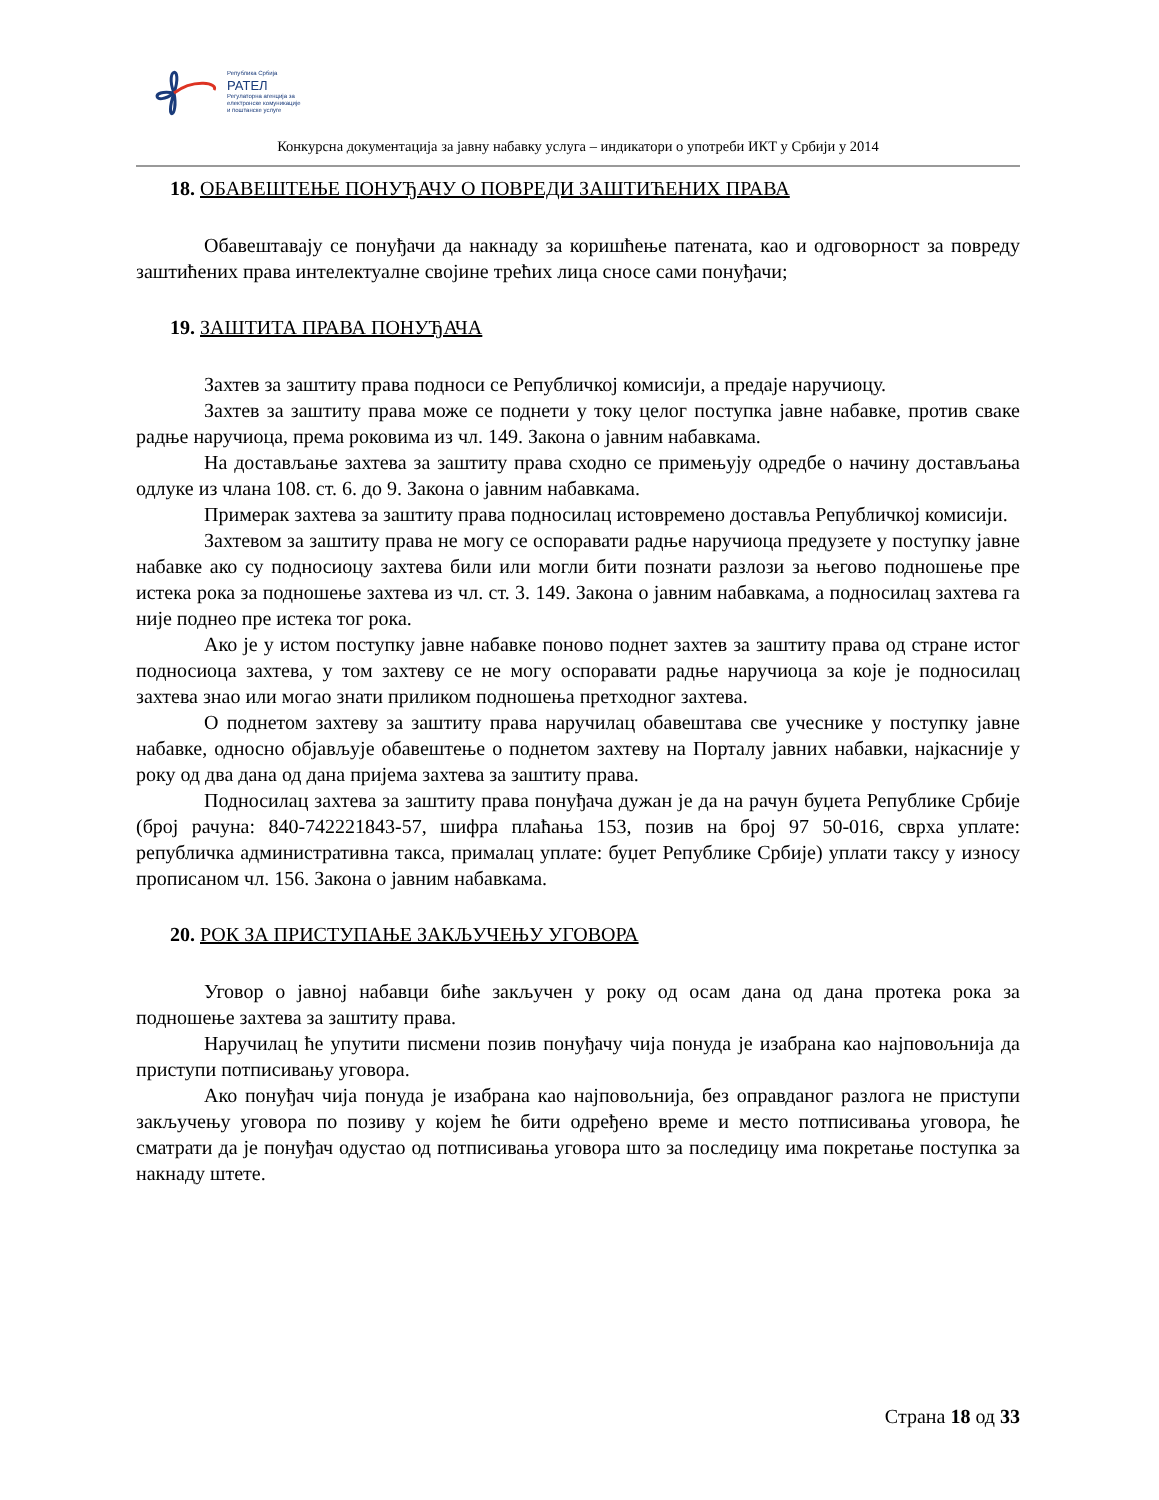Република Србија
РАТЕЛ
Регулаторна агенција за
електронске комуникације
и поштанске услуге
Конкурсна документација за јавну набавку услуга – индикатори о употреби ИКТ у Србији у 2014
18. ОБАВЕШТЕЊЕ ПОНУЂАЧУ О ПОВРЕДИ ЗАШТИЋЕНИХ ПРАВА
Обавештавају се понуђачи да накнаду за коришћење патената, као и одговорност за повреду заштићених права интелектуалне својине трећих лица сносе сами понуђачи;
19. ЗАШТИТА ПРАВА ПОНУЂАЧА
Захтев за заштиту права подноси се Републичкој комисији, а предаје наручиоцу.
Захтев за заштиту права може се поднети у току целог поступка јавне набавке, против сваке радње наручиоца, према роковима из чл. 149. Закона о јавним набавкама.
На достављање захтева за заштиту права сходно се примењују одредбе о начину достављања одлуке из члана 108. ст. 6. до 9. Закона о јавним набавкама.
Примерак захтева за заштиту права подносилац истовремено доставља Републичкој комисији.
Захтевом за заштиту права не могу се оспоравати радње наручиоца предузете у поступку јавне набавке ако су подносиоцу захтева били или могли бити познати разлози за његово подношење пре истека рока за подношење захтева из чл. ст. 3. 149. Закона о јавним набавкама, а подносилац захтева га није поднео пре истека тог рока.
Ако је у истом поступку јавне набавке поново поднет захтев за заштиту права од стране истог подносиоца захтева, у том захтеву се не могу оспоравати радње наручиоца за које је подносилац захтева знао или могао знати приликом подношења претходног захтева.
О поднетом захтеву за заштиту права наручилац обавештава све учеснике у поступку јавне набавке, односно објављује обавештење о поднетом захтеву на Порталу јавних набавки, најкасније у року од два дана од дана пријема захтева за заштиту права.
Подносилац захтева за заштиту права понуђача дужан је да на рачун буџета Републике Србије (број рачуна: 840-742221843-57, шифра плаћања 153, позив на број 97 50-016, сврха уплате: републичка административна такса, прималац уплате: буџет Републике Србије) уплати таксу у износу прописаном чл. 156. Закона о јавним набавкама.
20. РОК ЗА ПРИСТУПАЊЕ ЗАКЉУЧЕЊУ УГОВОРА
Уговор о јавној набавци биће закључен у року од осам дана од дана протека рока за подношење захтева за заштиту права.
Наручилац ће упутити писмени позив понуђачу чија понуда је изабрана као најповољнија да приступи потписивању уговора.
Ако понуђач чија понуда је изабрана као најповољнија, без оправданог разлога не приступи закључењу уговора по позиву у којем ће бити одређено време и место потписивања уговора, ће сматрати да је понуђач одустао од потписивања уговора што за последицу има покретање поступка за накнаду штете.
Страна 18 од 33